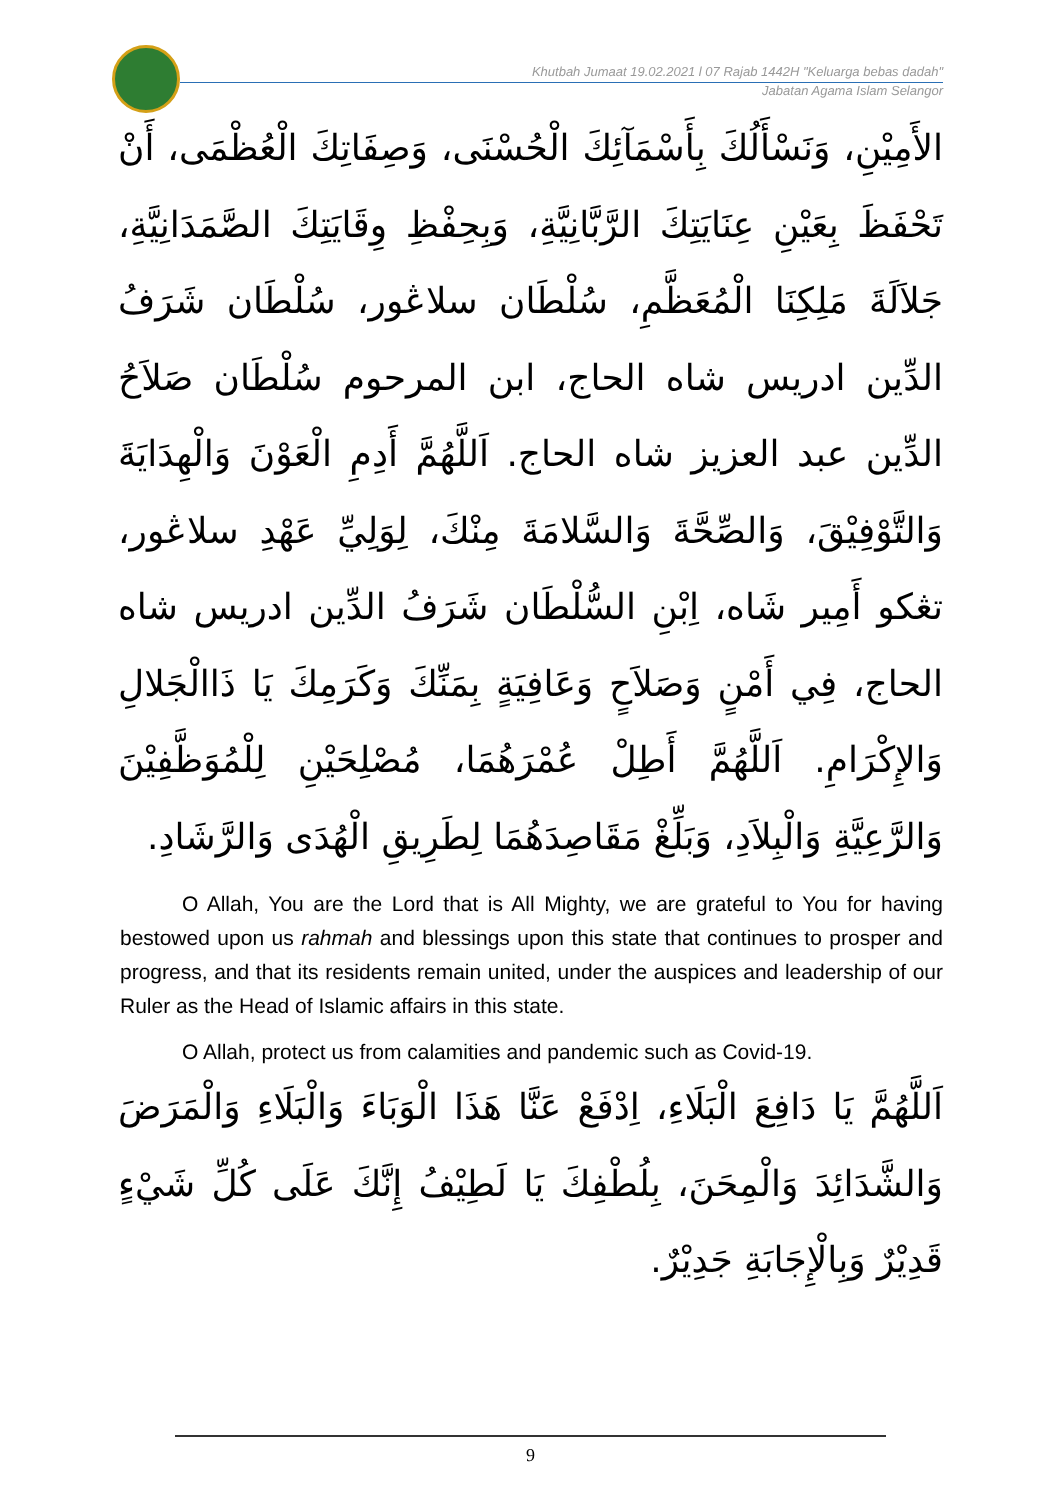Khutbah Jumaat 19.02.2021 l 07 Rajab 1442H "Keluarga bebas dadah"
Jabatan Agama Islam Selangor
الأَمِيْنِ، وَنَسْأَلُكَ بِأَسْمَآئِكَ الْحُسْنَى، وَصِفَاتِكَ الْعُظْمَى، أَنْ تَحْفَظَ بِعَيْنِ عِنَايَتِكَ الرَّبَّانِيَّةِ، وَبِحِفْظِ وِقَايَتِكَ الصَّمَدَانِيَّةِ، جَلاَلَةَ مَلِكِنَا الْمُعَظَّمِ، سُلْطَان سلاڠور، سُلْطَان شَرَفُ الدِّين ادريس شاه الحاج، ابن المرحوم سُلْطَان صَلاَحُ الدِّين عبد العزيز شاه الحاج. اَللَّهُمَّ أَدِمِ الْعَوْنَ وَالْهِدَايَةَ وَالتَّوْفِيْقَ، وَالصِّحَّةَ وَالسَّلامَةَ مِنْكَ، لِوَلِيِّ عَهْدِ سلاڠور، تڠكو أَمِير شَاه، اِبْنِ السُّلْطَان شَرَفُ الدِّين ادريس شاه الحاج، فِي أَمْنٍ وَصَلاَحٍ وَعَافِيَةٍ بِمَنِّكَ وَكَرَمِكَ يَا ذَاالْجَلالِ وَالإِكْرَامِ. اَللَّهُمَّ أَطِلْ عُمْرَهُمَا، مُصْلِحَيْنِ لِلْمُوَظَّفِيْنَ وَالرَّعِيَّةِ وَالْبِلاَدِ، وَبَلِّغْ مَقَاصِدَهُمَا لِطَرِيقِ الْهُدَى وَالرَّشَادِ.
O Allah, You are the Lord that is All Mighty, we are grateful to You for having bestowed upon us rahmah and blessings upon this state that continues to prosper and progress, and that its residents remain united, under the auspices and leadership of our Ruler as the Head of Islamic affairs in this state.
O Allah, protect us from calamities and pandemic such as Covid-19.
اَللَّهُمَّ يَا دَافِعَ الْبَلَاءِ، اِدْفَعْ عَنَّا هَذَا الْوَبَاءَ وَالْبَلَاءِ وَالْمَرَضَ وَالشَّدَائِدَ وَالْمِحَنَ، بِلُطْفِكَ يَا لَطِيْفُ إِنَّكَ عَلَى كُلِّ شَيْءٍ قَدِيْرٌ وَبِالْإِجَابَةِ جَدِيْرٌ.
9